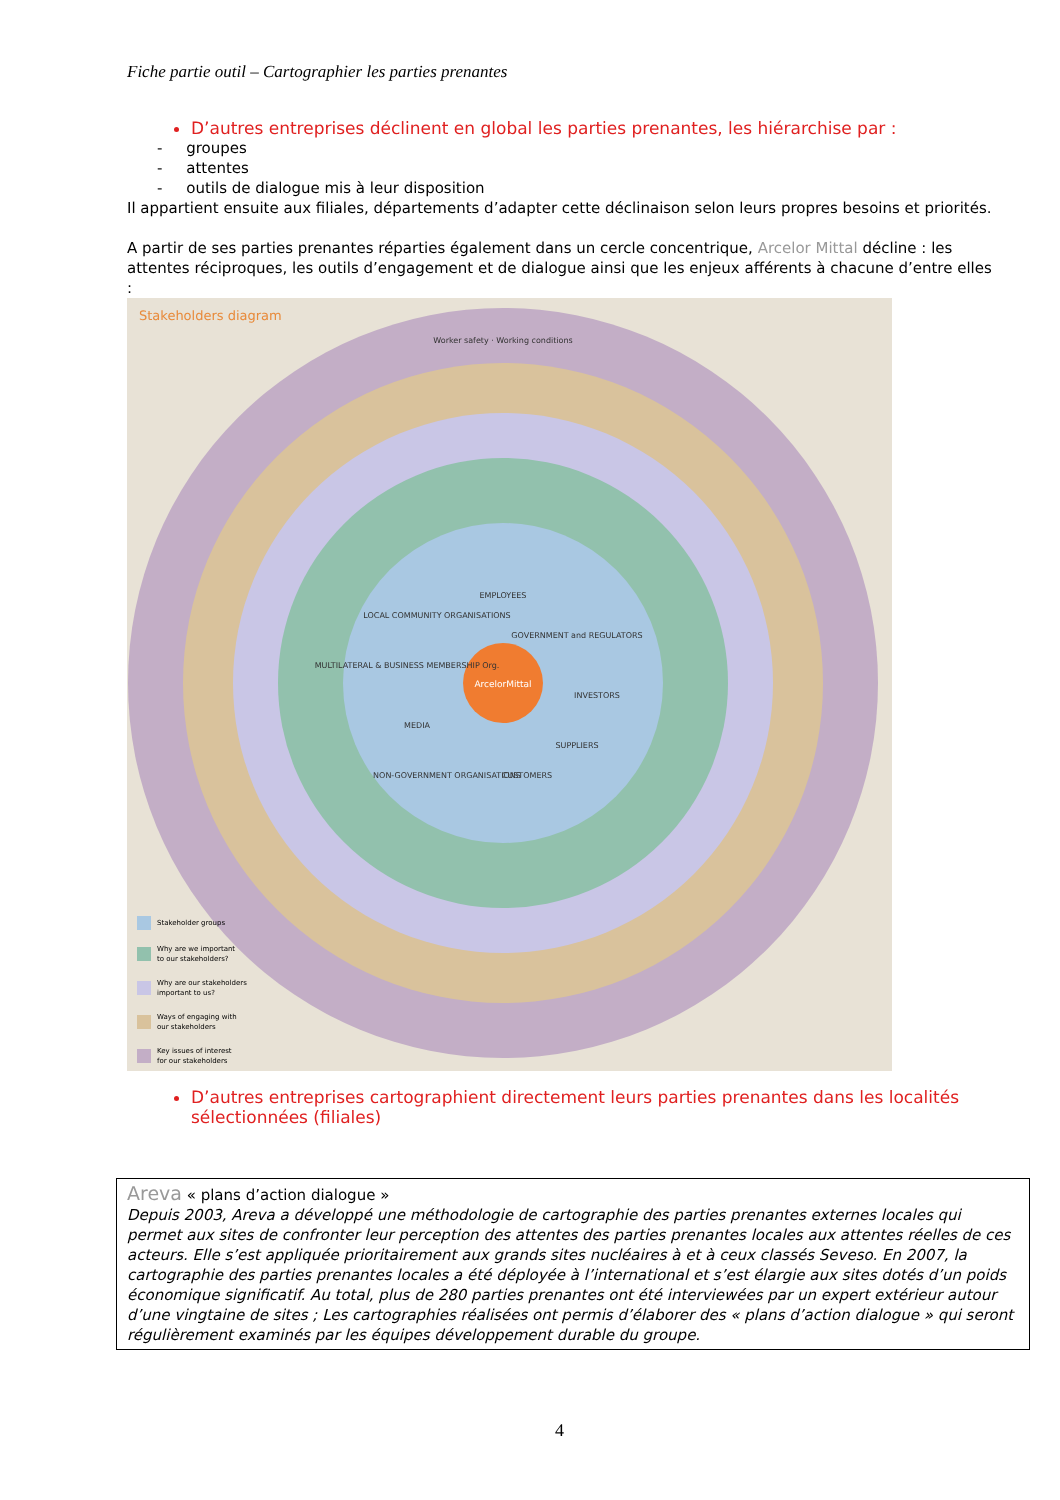Fiche partie outil – Cartographier les parties prenantes
D’autres entreprises déclinent en global les parties prenantes, les hiérarchise par :
- groupes
- attentes
- outils de dialogue mis à leur disposition
Il appartient ensuite aux filiales, départements d’adapter cette déclinaison selon leurs propres besoins et priorités.
A partir de ses parties prenantes réparties également dans un cercle concentrique, Arcelor Mittal décline : les attentes réciproques, les outils d’engagement et de dialogue ainsi que les enjeux afférents à chacune d’entre elles :
Stakeholders diagram
ArcelorMittal
EMPLOYEES
GOVERNMENT and REGULATORS
INVESTORS
SUPPLIERS
CUSTOMERS
NON-GOVERNMENT ORGANISATIONS
MEDIA
MULTILATERAL & BUSINESS MEMBERSHIP Org.
LOCAL COMMUNITY ORGANISATIONS
Worker safety · Working conditions
Stakeholder groups
Why are we important
to our stakeholders?
Why are our stakeholders
important to us?
Ways of engaging with
our stakeholders
Key issues of interest
for our stakeholders
D’autres entreprises cartographient directement leurs parties prenantes dans les localités sélectionnées (filiales)
Areva « plans d’action dialogue »
Depuis 2003, Areva a développé une méthodologie de cartographie des parties prenantes externes locales qui permet aux sites de confronter leur perception des attentes des parties prenantes locales aux attentes réelles de ces acteurs. Elle s’est appliquée prioritairement aux grands sites nucléaires à et à ceux classés Seveso. En 2007, la cartographie des parties prenantes locales a été déployée à l’international et s’est élargie aux sites dotés d’un poids économique significatif. Au total, plus de 280 parties prenantes ont été interviewées par un expert extérieur autour d’une vingtaine de sites ; Les cartographies réalisées ont permis d’élaborer des « plans d’action dialogue » qui seront régulièrement examinés par les équipes développement durable du groupe.
4